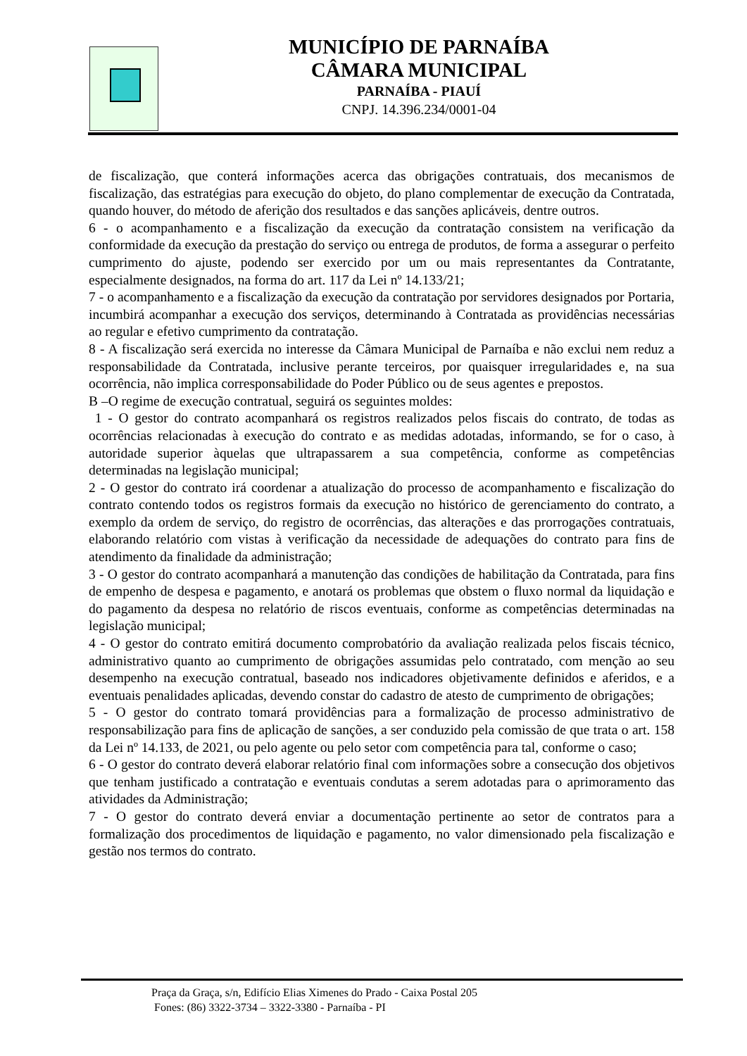MUNICÍPIO DE PARNAÍBA
CÂMARA MUNICIPAL
PARNAÍBA - PIAUÍ
CNPJ. 14.396.234/0001-04
de fiscalização, que conterá informações acerca das obrigações contratuais, dos mecanismos de fiscalização, das estratégias para execução do objeto, do plano complementar de execução da Contratada, quando houver, do método de aferição dos resultados e das sanções aplicáveis, dentre outros.
6 - o acompanhamento e a fiscalização da execução da contratação consistem na verificação da conformidade da execução da prestação do serviço ou entrega de produtos, de forma a assegurar o perfeito cumprimento do ajuste, podendo ser exercido por um ou mais representantes da Contratante, especialmente designados, na forma do art. 117 da Lei nº 14.133/21;
7 - o acompanhamento e a fiscalização da execução da contratação por servidores designados por Portaria, incumbirá acompanhar a execução dos serviços, determinando à Contratada as providências necessárias ao regular e efetivo cumprimento da contratação.
8 - A fiscalização será exercida no interesse da Câmara Municipal de Parnaíba e não exclui nem reduz a responsabilidade da Contratada, inclusive perante terceiros, por quaisquer irregularidades e, na sua ocorrência, não implica corresponsabilidade do Poder Público ou de seus agentes e prepostos.
B –O regime de execução contratual, seguirá os seguintes moldes:
1 - O gestor do contrato acompanhará os registros realizados pelos fiscais do contrato, de todas as ocorrências relacionadas à execução do contrato e as medidas adotadas, informando, se for o caso, à autoridade superior àquelas que ultrapassarem a sua competência, conforme as competências determinadas na legislação municipal;
2 - O gestor do contrato irá coordenar a atualização do processo de acompanhamento e fiscalização do contrato contendo todos os registros formais da execução no histórico de gerenciamento do contrato, a exemplo da ordem de serviço, do registro de ocorrências, das alterações e das prorrogações contratuais, elaborando relatório com vistas à verificação da necessidade de adequações do contrato para fins de atendimento da finalidade da administração;
3 - O gestor do contrato acompanhará a manutenção das condições de habilitação da Contratada, para fins de empenho de despesa e pagamento, e anotará os problemas que obstem o fluxo normal da liquidação e do pagamento da despesa no relatório de riscos eventuais, conforme as competências determinadas na legislação municipal;
4 - O gestor do contrato emitirá documento comprobatório da avaliação realizada pelos fiscais técnico, administrativo quanto ao cumprimento de obrigações assumidas pelo contratado, com menção ao seu desempenho na execução contratual, baseado nos indicadores objetivamente definidos e aferidos, e a eventuais penalidades aplicadas, devendo constar do cadastro de atesto de cumprimento de obrigações;
5 - O gestor do contrato tomará providências para a formalização de processo administrativo de responsabilização para fins de aplicação de sanções, a ser conduzido pela comissão de que trata o art. 158 da Lei nº 14.133, de 2021, ou pelo agente ou pelo setor com competência para tal, conforme o caso;
6 - O gestor do contrato deverá elaborar relatório final com informações sobre a consecução dos objetivos que tenham justificado a contratação e eventuais condutas a serem adotadas para o aprimoramento das atividades da Administração;
7 - O gestor do contrato deverá enviar a documentação pertinente ao setor de contratos para a formalização dos procedimentos de liquidação e pagamento, no valor dimensionado pela fiscalização e gestão nos termos do contrato.
Praça da Graça, s/n, Edifício Elias Ximenes do Prado - Caixa Postal 205
Fones: (86) 3322-3734 – 3322-3380 - Parnaíba - PI